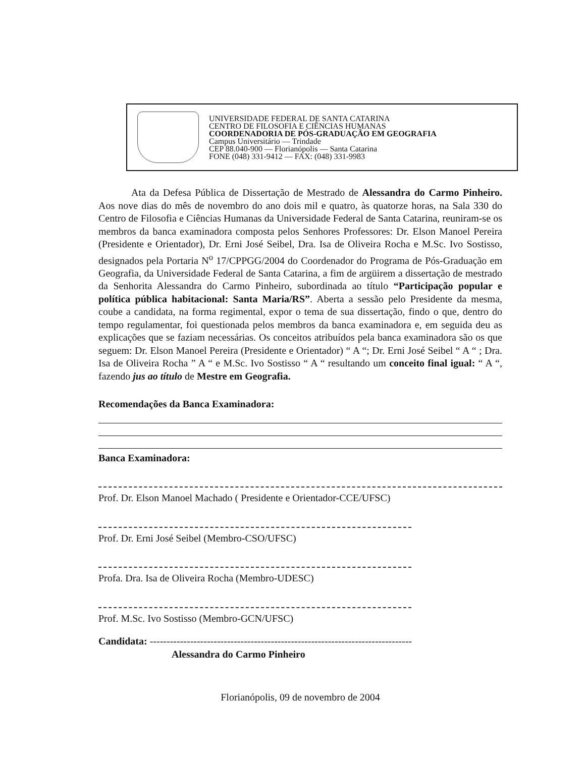UNIVERSIDADE FEDERAL DE SANTA CATARINA
CENTRO DE FILOSOFIA E CIÊNCIAS HUMANAS
COORDENADORIA DE PÓS-GRADUAÇÃO EM GEOGRAFIA
Campus Universitário — Trindade
CEP 88.040-900 — Florianópolis — Santa Catarina
FONE (048) 331-9412 — FAX: (048) 331-9983
Ata da Defesa Pública de Dissertação de Mestrado de Alessandra do Carmo Pinheiro. Aos nove dias do mês de novembro do ano dois mil e quatro, às quatorze horas, na Sala 330 do Centro de Filosofia e Ciências Humanas da Universidade Federal de Santa Catarina, reuniram-se os membros da banca examinadora composta pelos Senhores Professores: Dr. Elson Manoel Pereira (Presidente e Orientador), Dr. Erni José Seibel, Dra. Isa de Oliveira Rocha e M.Sc. Ivo Sostisso, designados pela Portaria N<sup>o</sup> 17/CPPGG/2004 do Coordenador do Programa de Pós-Graduação em Geografia, da Universidade Federal de Santa Catarina, a fim de argüirem a dissertação de mestrado da Senhorita Alessandra do Carmo Pinheiro, subordinada ao título “Participação popular e política pública habitacional: Santa Maria/RS”. Aberta a sessão pelo Presidente da mesma, coube a candidata, na forma regimental, expor o tema de sua dissertação, findo o que, dentro do tempo regulamentar, foi questionada pelos membros da banca examinadora e, em seguida deu as explicações que se faziam necessárias. Os conceitos atribuídos pela banca examinadora são os que seguem: Dr. Elson Manoel Pereira (Presidente e Orientador) “ A “; Dr. Erni José Seibel “ A “ ; Dra. Isa de Oliveira Rocha ” A “ e M.Sc. Ivo Sostisso “ A “ resultando um conceito final igual: “ A “, fazendo jus ao título de Mestre em Geografia.
Recomendações da Banca Examinadora:
Banca Examinadora:
Prof. Dr. Elson Manoel Machado ( Presidente e Orientador-CCE/UFSC)
Prof. Dr. Erni José Seibel (Membro-CSO/UFSC)
Profa. Dra. Isa de Oliveira Rocha (Membro-UDESC)
Prof. M.Sc. Ivo Sostisso (Membro-GCN/UFSC)
Candidata: ------------------------------------------------------------------------------
Alessandra do Carmo Pinheiro
Florianópolis, 09 de novembro de 2004